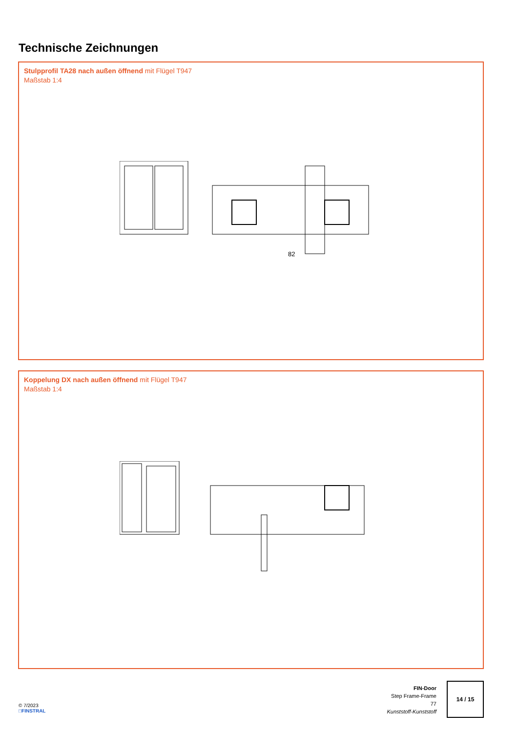Technische Zeichnungen
Stulpprofil TA28 nach außen öffnend mit Flügel T947
Maßstab 1:4
82
Koppelung DX nach außen öffnend mit Flügel T947
Maßstab 1:4
© 7/2023
□FINSTRAL
FIN-Door
Step Frame-Frame
77
Kunststoff-Kunststoff
14 / 15